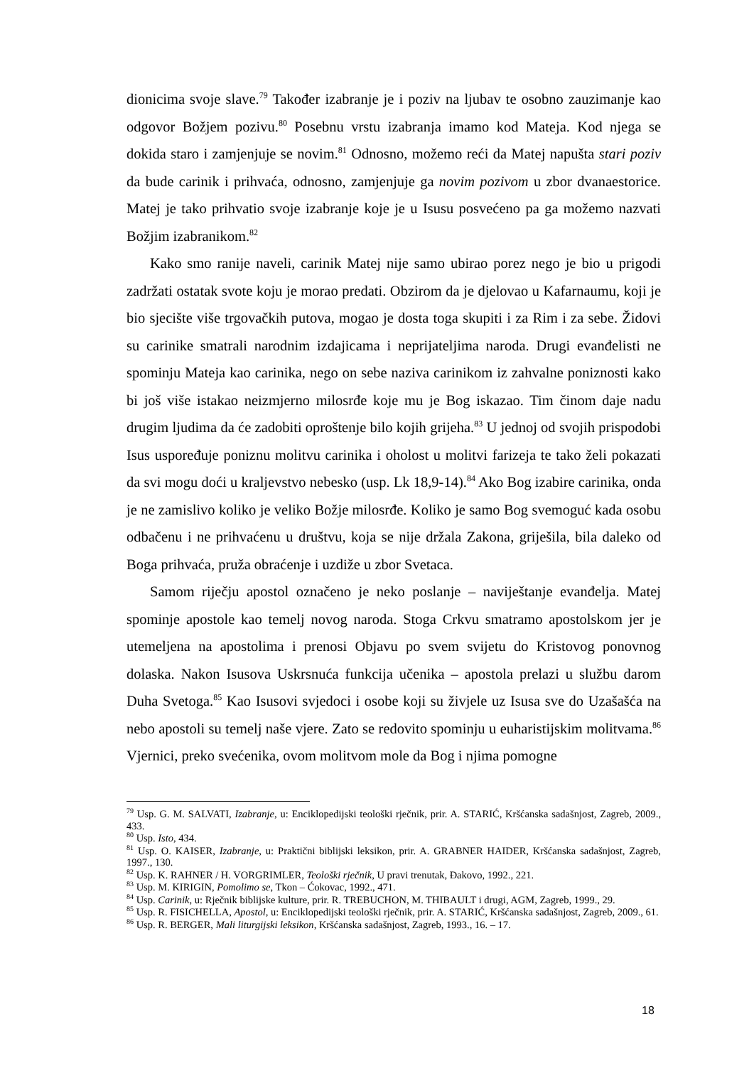dionicima svoje slave.<sup>79</sup> Također izabranje je i poziv na ljubav te osobno zauzimanje kao odgovor Božjem pozivu.<sup>80</sup> Posebnu vrstu izabranja imamo kod Mateja. Kod njega se dokida staro i zamjenjuje se novim.<sup>81</sup> Odnosno, možemo reći da Matej napušta stari poziv da bude carinik i prihvaća, odnosno, zamjenjuje ga novim pozivom u zbor dvanaestorice. Matej je tako prihvatio svoje izabranje koje je u Isusu posvećeno pa ga možemo nazvati Božjim izabranikom.<sup>82</sup>
Kako smo ranije naveli, carinik Matej nije samo ubirao porez nego je bio u prigodi zadržati ostatak svote koju je morao predati. Obzirom da je djelovao u Kafarnaumu, koji je bio sjecište više trgovačkih putova, mogao je dosta toga skupiti i za Rim i za sebe. Židovi su carinike smatrali narodnim izdajicama i neprijateljima naroda. Drugi evanđelisti ne spominju Mateja kao carinika, nego on sebe naziva carinikom iz zahvalne poniznosti kako bi još više istakao neizmjerno milosrđe koje mu je Bog iskazao. Tim činom daje nadu drugim ljudima da će zadobiti oproštenje bilo kojih grijeha.<sup>83</sup> U jednoj od svojih prispodobi Isus uspoređuje poniznu molitvu carinika i oholost u molitvi farizeja te tako želi pokazati da svi mogu doći u kraljevstvo nebesko (usp. Lk 18,9-14).<sup>84</sup> Ako Bog izabire carinika, onda je ne zamislivo koliko je veliko Božje milosrđe. Koliko je samo Bog svemoguć kada osobu odbačenu i ne prihvaćenu u društvu, koja se nije držala Zakona, griješila, bila daleko od Boga prihvaća, pruža obraćenje i uzdiže u zbor Svetaca.
Samom riječju apostol označeno je neko poslanje – naviještanje evanđelja. Matej spominje apostole kao temelj novog naroda. Stoga Crkvu smatramo apostolskom jer je utemeljena na apostolima i prenosi Objavu po svem svijetu do Kristovog ponovnog dolaska. Nakon Isusova Uskrsnuća funkcija učenika – apostola prelazi u službu darom Duha Svetoga.<sup>85</sup> Kao Isusovi svjedoci i osobe koji su živjele uz Isusa sve do Uzašašća na nebo apostoli su temelj naše vjere. Zato se redovito spominju u euharistijskim molitvama.<sup>86</sup> Vjernici, preko svećenika, ovom molitvom mole da Bog i njima pomogne
<sup>79</sup> Usp. G. M. SALVATI, Izabranje, u: Enciklopedijski teološki rječnik, prir. A. STARIĆ, Kršćanska sadašnjost, Zagreb, 2009., 433.
<sup>80</sup> Usp. Isto, 434.
<sup>81</sup> Usp. O. KAISER, Izabranje, u: Praktični biblijski leksikon, prir. A. GRABNER HAIDER, Kršćanska sadašnjost, Zagreb, 1997., 130.
<sup>82</sup> Usp. K. RAHNER / H. VORGRIMLER, Teološki rječnik, U pravi trenutak, Đakovo, 1992., 221.
<sup>83</sup> Usp. M. KIRIGIN, Pomolimo se, Tkon – Ćokovac, 1992., 471.
<sup>84</sup> Usp. Carinik, u: Rječnik biblijske kulture, prir. R. TREBUCHON, M. THIBAULT i drugi, AGM, Zagreb, 1999., 29.
<sup>85</sup> Usp. R. FISICHELLA, Apostol, u: Enciklopedijski teološki rječnik, prir. A. STARIĆ, Kršćanska sadašnjost, Zagreb, 2009., 61.
<sup>86</sup> Usp. R. BERGER, Mali liturgijski leksikon, Kršćanska sadašnjost, Zagreb, 1993., 16. – 17.
18